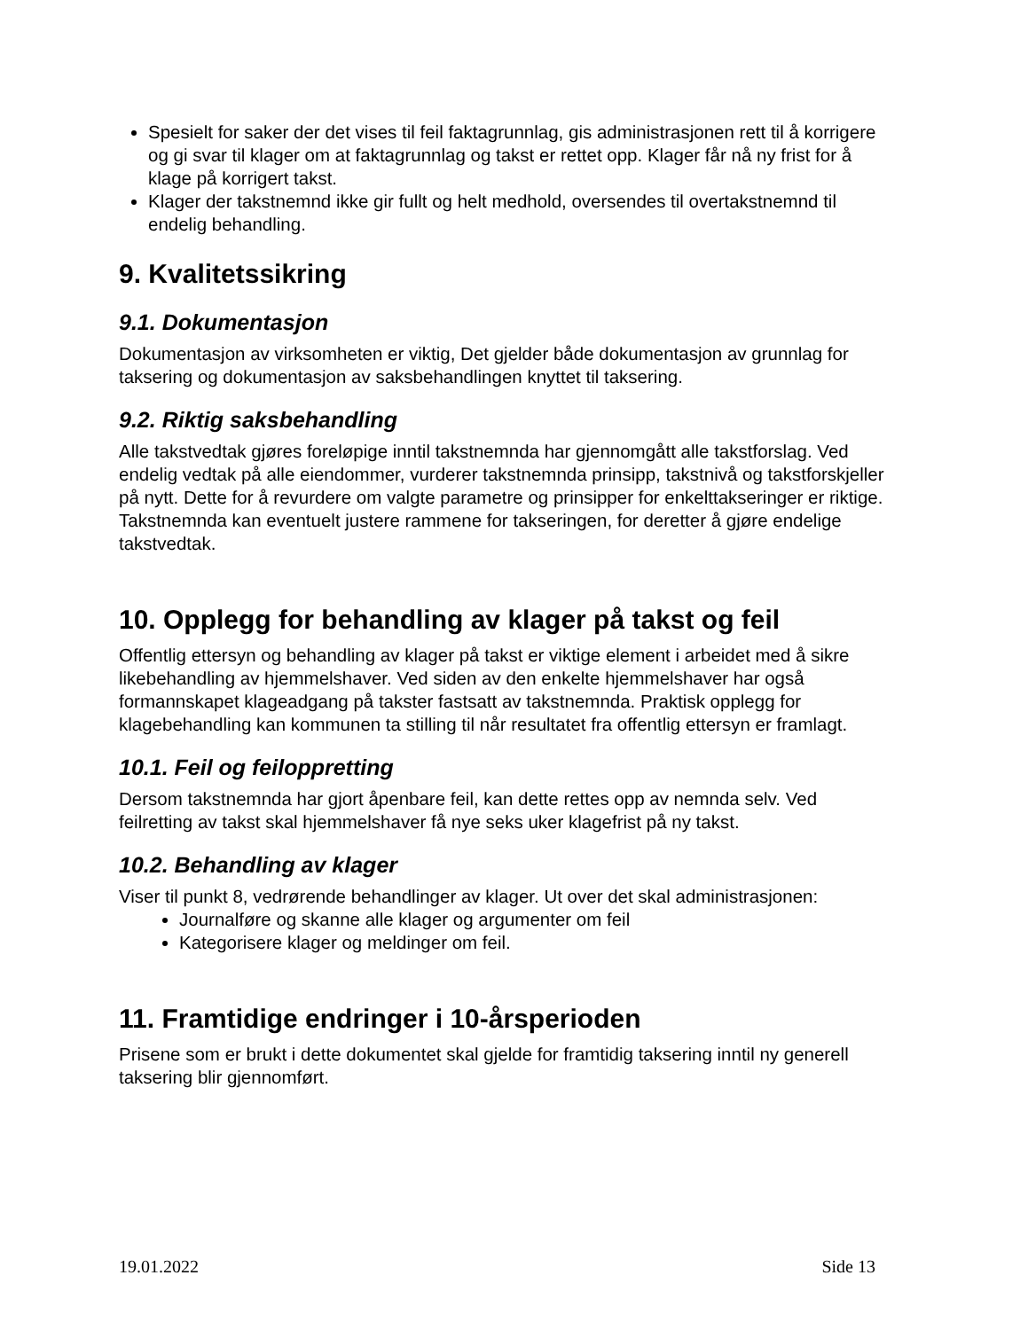Spesielt for saker der det vises til feil faktagrunnlag, gis administrasjonen rett til å korrigere og gi svar til klager om at faktagrunnlag og takst er rettet opp. Klager får nå ny frist for å klage på korrigert takst.
Klager der takstnemnd ikke gir fullt og helt medhold, oversendes til overtakstnemnd til endelig behandling.
9. Kvalitetssikring
9.1. Dokumentasjon
Dokumentasjon av virksomheten er viktig, Det gjelder både dokumentasjon av grunnlag for taksering og dokumentasjon av saksbehandlingen knyttet til taksering.
9.2. Riktig saksbehandling
Alle takstvedtak gjøres foreløpige inntil takstnemnda har gjennomgått alle takstforslag. Ved endelig vedtak på alle eiendommer, vurderer takstnemnda prinsipp, takstnivå og takstforskjeller på nytt. Dette for å revurdere om valgte parametre og prinsipper for enkelttakseringer er riktige. Takstnemnda kan eventuelt justere rammene for takseringen, for deretter å gjøre endelige takstvedtak.
10. Opplegg for behandling av klager på takst og feil
Offentlig ettersyn og behandling av klager på takst er viktige element i arbeidet med å sikre likebehandling av hjemmelshaver. Ved siden av den enkelte hjemmelshaver har også formannskapet klageadgang på takster fastsatt av takstnemnda. Praktisk opplegg for klagebehandling kan kommunen ta stilling til når resultatet fra offentlig ettersyn er framlagt.
10.1. Feil og feiloppretting
Dersom takstnemnda har gjort åpenbare feil, kan dette rettes opp av nemnda selv. Ved feilretting av takst skal hjemmelshaver få nye seks uker klagefrist på ny takst.
10.2. Behandling av klager
Viser til punkt 8, vedrørende behandlinger av klager. Ut over det skal administrasjonen:
Journalføre og skanne alle klager og argumenter om feil
Kategorisere klager og meldinger om feil.
11. Framtidige endringer i 10-årsperioden
Prisene som er brukt i dette dokumentet skal gjelde for framtidig taksering inntil ny generell taksering blir gjennomført.
19.01.2022 Side 13